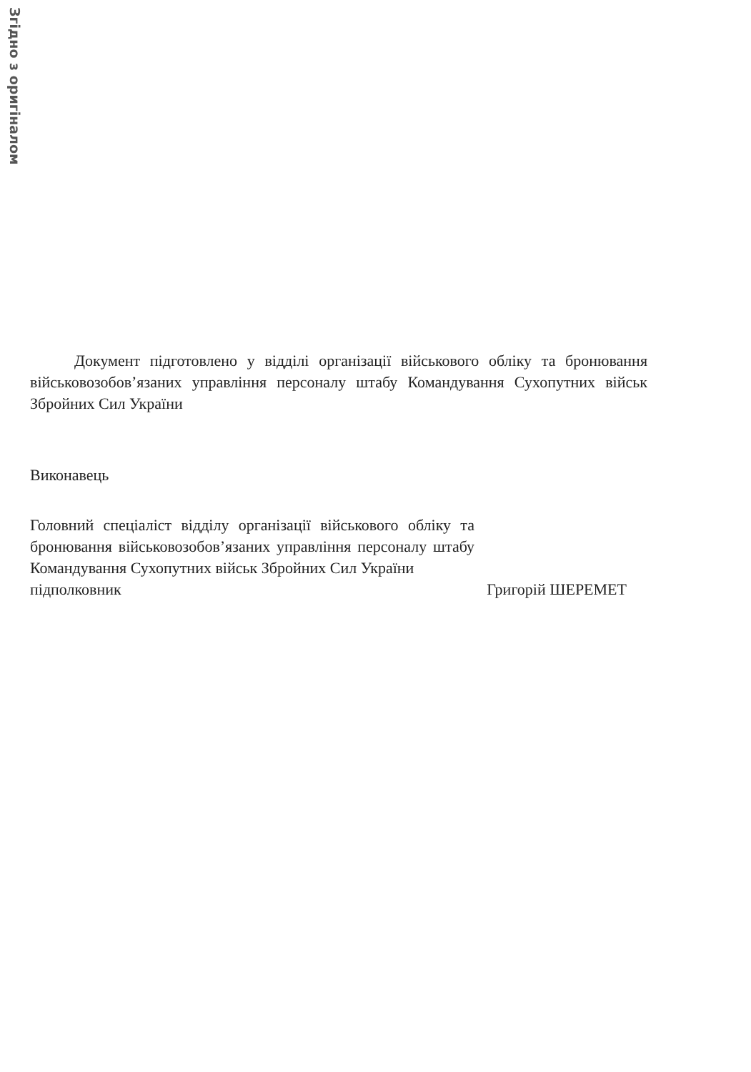Згідно з оригіналом
Документ підготовлено у відділі організації військового обліку та бронювання військовозобов’язаних управління персоналу штабу Командування Сухопутних військ Збройних Сил України
Виконавець
Головний спеціаліст відділу організації військового обліку та бронювання військовозобов’язаних управління персоналу штабу Командування Сухопутних військ Збройних Сил України
підполковник Григорій ШЕРЕМЕТ